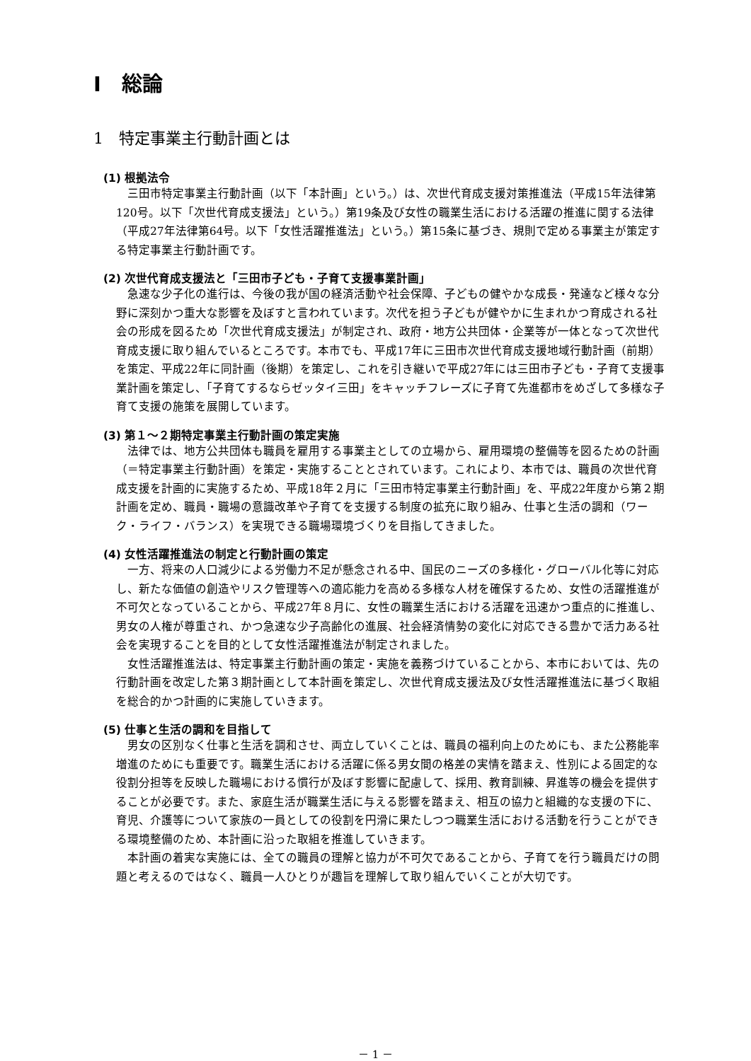Ⅰ　総論
1　特定事業主行動計画とは
(1) 根拠法令
三田市特定事業主行動計画（以下「本計画」という。）は、次世代育成支援対策推進法（平成15年法律第120号。以下「次世代育成支援法」という。）第19条及び女性の職業生活における活躍の推進に関する法律（平成27年法律第64号。以下「女性活躍推進法」という。）第15条に基づき、規則で定める事業主が策定する特定事業主行動計画です。
(2) 次世代育成支援法と「三田市子ども・子育て支援事業計画」
急速な少子化の進行は、今後の我が国の経済活動や社会保障、子どもの健やかな成長・発達など様々な分野に深刻かつ重大な影響を及ぼすと言われています。次代を担う子どもが健やかに生まれかつ育成される社会の形成を図るため「次世代育成支援法」が制定され、政府・地方公共団体・企業等が一体となって次世代育成支援に取り組んでいるところです。本市でも、平成17年に三田市次世代育成支援地域行動計画（前期）を策定、平成22年に同計画（後期）を策定し、これを引き継いで平成27年には三田市子ども・子育て支援事業計画を策定し、「子育てするならゼッタイ三田」をキャッチフレーズに子育て先進都市をめざして多様な子育て支援の施策を展開しています。
(3) 第１～２期特定事業主行動計画の策定実施
法律では、地方公共団体も職員を雇用する事業主としての立場から、雇用環境の整備等を図るための計画（＝特定事業主行動計画）を策定・実施することとされています。これにより、本市では、職員の次世代育成支援を計画的に実施するため、平成18年２月に「三田市特定事業主行動計画」を、平成22年度から第２期計画を定め、職員・職場の意識改革や子育てを支援する制度の拡充に取り組み、仕事と生活の調和（ワーク・ライフ・バランス）を実現できる職場環境づくりを目指してきました。
(4) 女性活躍推進法の制定と行動計画の策定
一方、将来の人口減少による労働力不足が懸念される中、国民のニーズの多様化・グローバル化等に対応し、新たな価値の創造やリスク管理等への適応能力を高める多様な人材を確保するため、女性の活躍推進が不可欠となっていることから、平成27年８月に、女性の職業生活における活躍を迅速かつ重点的に推進し、男女の人権が尊重され、かつ急速な少子高齢化の進展、社会経済情勢の変化に対応できる豊かで活力ある社会を実現することを目的として女性活躍推進法が制定されました。
女性活躍推進法は、特定事業主行動計画の策定・実施を義務づけていることから、本市においては、先の行動計画を改定した第３期計画として本計画を策定し、次世代育成支援法及び女性活躍推進法に基づく取組を総合的かつ計画的に実施していきます。
(5) 仕事と生活の調和を目指して
男女の区別なく仕事と生活を調和させ、両立していくことは、職員の福利向上のためにも、また公務能率増進のためにも重要です。職業生活における活躍に係る男女間の格差の実情を踏まえ、性別による固定的な役割分担等を反映した職場における慣行が及ぼす影響に配慮して、採用、教育訓練、昇進等の機会を提供することが必要です。また、家庭生活が職業生活に与える影響を踏まえ、相互の協力と組織的な支援の下に、育児、介護等について家族の一員としての役割を円滑に果たしつつ職業生活における活動を行うことができる環境整備のため、本計画に沿った取組を推進していきます。
本計画の着実な実施には、全ての職員の理解と協力が不可欠であることから、子育てを行う職員だけの問題と考えるのではなく、職員一人ひとりが趣旨を理解して取り組んでいくことが大切です。
－ 1 －